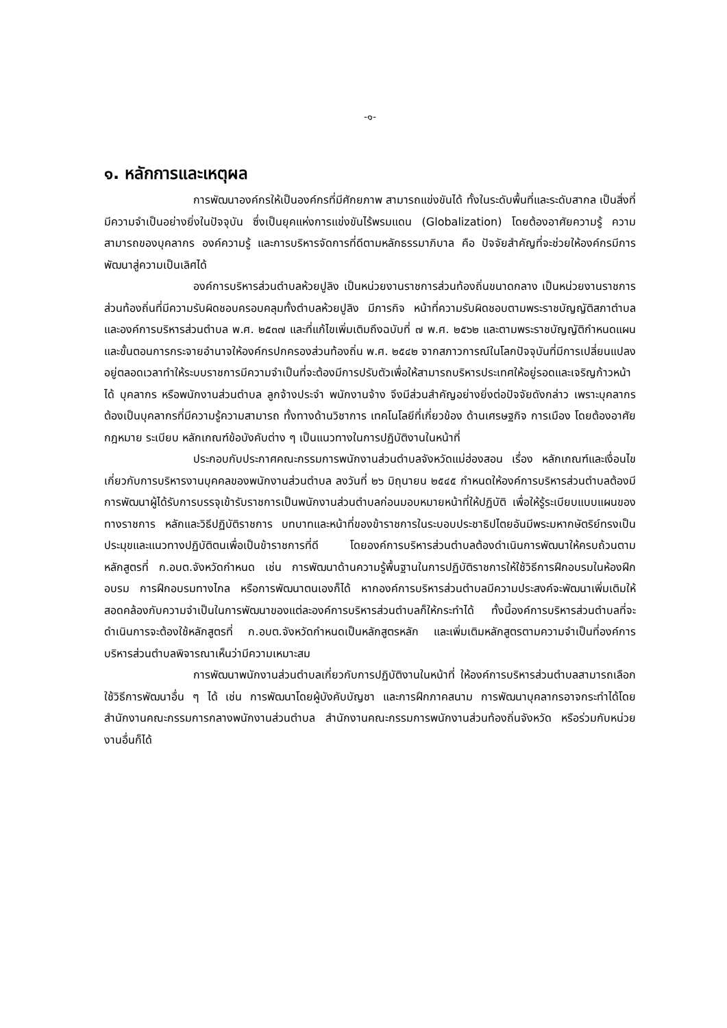-๑-
๑. หลักการและเหตุผล
การพัฒนาองค์กรให้เป็นองค์กรที่มีศักยภาพ สามารถแข่งขันได้ ทั้งในระดับพื้นที่และระดับสากล เป็นสิ่งที่มีความจำเป็นอย่างยิ่งในปัจจุบัน ซึ่งเป็นยุคแห่งการแข่งขันไร้พรมแดน (Globalization) โดยต้องอาศัยความรู้ ความสามารถของบุคลากร องค์ความรู้ และการบริหารจัดการที่ดีตามหลักธรรมาภิบาล คือ ปัจจัยสำคัญที่จะช่วยให้องค์กรมีการพัฒนาสู่ความเป็นเลิศได้
องค์การบริหารส่วนตำบลห้วยปูลิง เป็นหน่วยงานราชการส่วนท้องถิ่นขนาดกลาง เป็นหน่วยงานราชการส่วนท้องถิ่นที่มีความรับผิดชอบครอบคลุมทั้งตำบลห้วยปูลิง มีภารกิจ หน้าที่ความรับผิดชอบตามพระราชบัญญัติสภาตำบลและองค์การบริหารส่วนตำบล พ.ศ. ๒๕๓๗ และที่แก้ไขเพิ่มเติมถึงฉบับที่ ๗ พ.ศ. ๒๕๖๒ และตามพระราชบัญญัติกำหนดแผนและขั้นตอนการกระจายอำนาจให้องค์กรปกครองส่วนท้องถิ่น พ.ศ. ๒๕๔๒ จากสภาวการณ์ในโลกปัจจุบันที่มีการเปลี่ยนแปลงอยู่ตลอดเวลาทำให้ระบบราชการมีความจำเป็นที่จะต้องมีการปรับตัวเพื่อให้สามารถบริหารประเทศให้อยู่รอดและเจริญก้าวหน้าได้ บุคลากร หรือพนักงานส่วนตำบล ลูกจ้างประจำ พนักงานจ้าง จึงมีส่วนสำคัญอย่างยิ่งต่อปัจจัยดังกล่าว เพราะบุคลากรต้องเป็นบุคลากรที่มีความรู้ความสามารถ ทั้งทางด้านวิชาการ เทคโนโลยีที่เกี่ยวข้อง ด้านเศรษฐกิจ การเมือง โดยต้องอาศัยกฎหมาย ระเบียบ หลักเกณฑ์ข้อบังคับต่าง ๆ เป็นแนวทางในการปฏิบัติงานในหน้าที่
ประกอบกับประกาศคณะกรรมการพนักงานส่วนตำบลจังหวัดแม่ฮ่องสอน เรื่อง หลักเกณฑ์และเงื่อนไขเกี่ยวกับการบริหารงานบุคคลของพนักงานส่วนตำบล ลงวันที่ ๒๖ มิถุนายน ๒๕๔๕ กำหนดให้องค์การบริหารส่วนตำบลต้องมีการพัฒนาผู้ได้รับการบรรจุเข้ารับราชการเป็นพนักงานส่วนตำบลก่อนมอบหมายหน้าที่ให้ปฏิบัติ เพื่อให้รู้ระเบียบแบบแผนของทางราชการ หลักและวิธีปฏิบัติราชการ บทบาทและหน้าที่ของข้าราชการในระบอบประชาธิปไตยอันมีพระมหากษัตริย์ทรงเป็นประมุขและแนวทางปฏิบัติตนเพื่อเป็นข้าราชการที่ดี โดยองค์การบริหารส่วนตำบลต้องดำเนินการพัฒนาให้ครบถ้วนตามหลักสูตรที่ ก.อบต.จังหวัดกำหนด เช่น การพัฒนาด้านความรู้พื้นฐานในการปฏิบัติราชการให้ใช้วิธีการฝึกอบรมในห้องฝึกอบรม การฝึกอบรมทางไกล หรือการพัฒนาตนเองก็ได้ หากองค์การบริหารส่วนตำบลมีความประสงค์จะพัฒนาเพิ่มเติมให้สอดคล้องกับความจำเป็นในการพัฒนาของแต่ละองค์การบริหารส่วนตำบลก็ให้กระทำได้ ทั้งนี้องค์การบริหารส่วนตำบลที่จะดำเนินการจะต้องใช้หลักสูตรที่ ก.อบต.จังหวัดกำหนดเป็นหลักสูตรหลัก และเพิ่มเติมหลักสูตรตามความจำเป็นที่องค์การบริหารส่วนตำบลพิจารณาเห็นว่ามีความเหมาะสม
การพัฒนาพนักงานส่วนตำบลเกี่ยวกับการปฏิบัติงานในหน้าที่ ให้องค์การบริหารส่วนตำบลสามารถเลือกใช้วิธีการพัฒนาอื่น ๆ ได้ เช่น การพัฒนาโดยผู้บังคับบัญชา และการฝึกภาคสนาม การพัฒนาบุคลากรอาจกระทำได้โดยสำนักงานคณะกรรมการกลางพนักงานส่วนตำบล สำนักงานคณะกรรมการพนักงานส่วนท้องถิ่นจังหวัด หรือร่วมกับหน่วยงานอื่นก็ได้